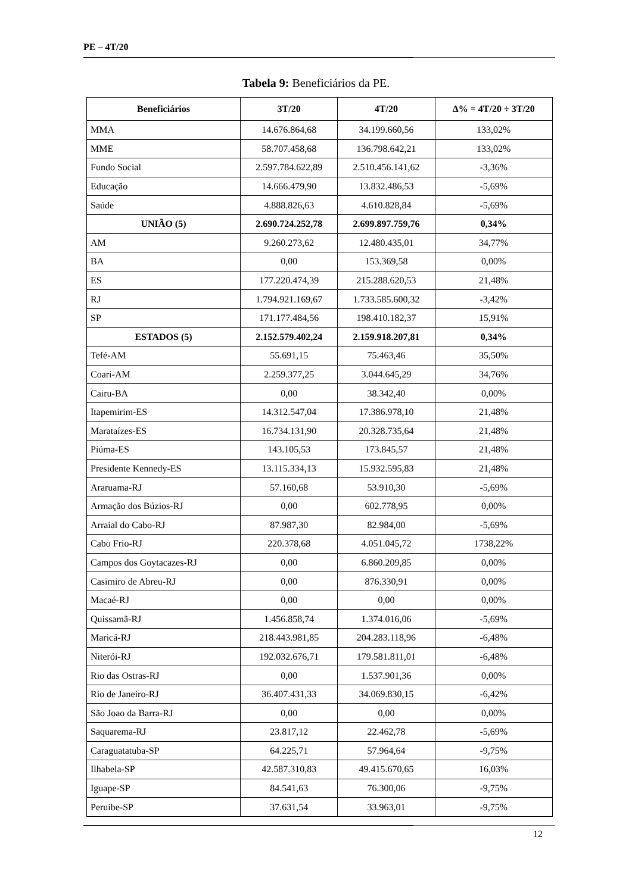PE – 4T/20
Tabela 9: Beneficiários da PE.
| Beneficiários | 3T/20 | 4T/20 | Δ% = 4T/20 ÷ 3T/20 |
| --- | --- | --- | --- |
| MMA | 14.676.864,68 | 34.199.660,56 | 133,02% |
| MME | 58.707.458,68 | 136.798.642,21 | 133,02% |
| Fundo Social | 2.597.784.622,89 | 2.510.456.141,62 | -3,36% |
| Educação | 14.666.479,90 | 13.832.486,53 | -5,69% |
| Saúde | 4.888.826,63 | 4.610.828,84 | -5,69% |
| UNIÃO (5) | 2.690.724.252,78 | 2.699.897.759,76 | 0,34% |
| AM | 9.260.273,62 | 12.480.435,01 | 34,77% |
| BA | 0,00 | 153.369,58 | 0,00% |
| ES | 177.220.474,39 | 215.288.620,53 | 21,48% |
| RJ | 1.794.921.169,67 | 1.733.585.600,32 | -3,42% |
| SP | 171.177.484,56 | 198.410.182,37 | 15,91% |
| ESTADOS (5) | 2.152.579.402,24 | 2.159.918.207,81 | 0,34% |
| Tefé-AM | 55.691,15 | 75.463,46 | 35,50% |
| Coari-AM | 2.259.377,25 | 3.044.645,29 | 34,76% |
| Cairu-BA | 0,00 | 38.342,40 | 0,00% |
| Itapemirim-ES | 14.312.547,04 | 17.386.978,10 | 21,48% |
| Marataízes-ES | 16.734.131,90 | 20.328.735,64 | 21,48% |
| Piúma-ES | 143.105,53 | 173.845,57 | 21,48% |
| Presidente Kennedy-ES | 13.115.334,13 | 15.932.595,83 | 21,48% |
| Araruama-RJ | 57.160,68 | 53.910,30 | -5,69% |
| Armação dos Búzios-RJ | 0,00 | 602.778,95 | 0,00% |
| Arraial do Cabo-RJ | 87.987,30 | 82.984,00 | -5,69% |
| Cabo Frio-RJ | 220.378,68 | 4.051.045,72 | 1738,22% |
| Campos dos Goytacazes-RJ | 0,00 | 6.860.209,85 | 0,00% |
| Casimiro de Abreu-RJ | 0,00 | 876.330,91 | 0,00% |
| Macaé-RJ | 0,00 | 0,00 | 0,00% |
| Quissamã-RJ | 1.456.858,74 | 1.374.016,06 | -5,69% |
| Maricá-RJ | 218.443.981,85 | 204.283.118,96 | -6,48% |
| Niterói-RJ | 192.032.676,71 | 179.581.811,01 | -6,48% |
| Rio das Ostras-RJ | 0,00 | 1.537.901,36 | 0,00% |
| Rio de Janeiro-RJ | 36.407.431,33 | 34.069.830,15 | -6,42% |
| São Joao da Barra-RJ | 0,00 | 0,00 | 0,00% |
| Saquarema-RJ | 23.817,12 | 22.462,78 | -5,69% |
| Caraguatatuba-SP | 64.225,71 | 57.964,64 | -9,75% |
| Ilhabela-SP | 42.587.310,83 | 49.415.670,65 | 16,03% |
| Iguape-SP | 84.541,63 | 76.300,06 | -9,75% |
| Peruíbe-SP | 37.631,54 | 33.963,01 | -9,75% |
12